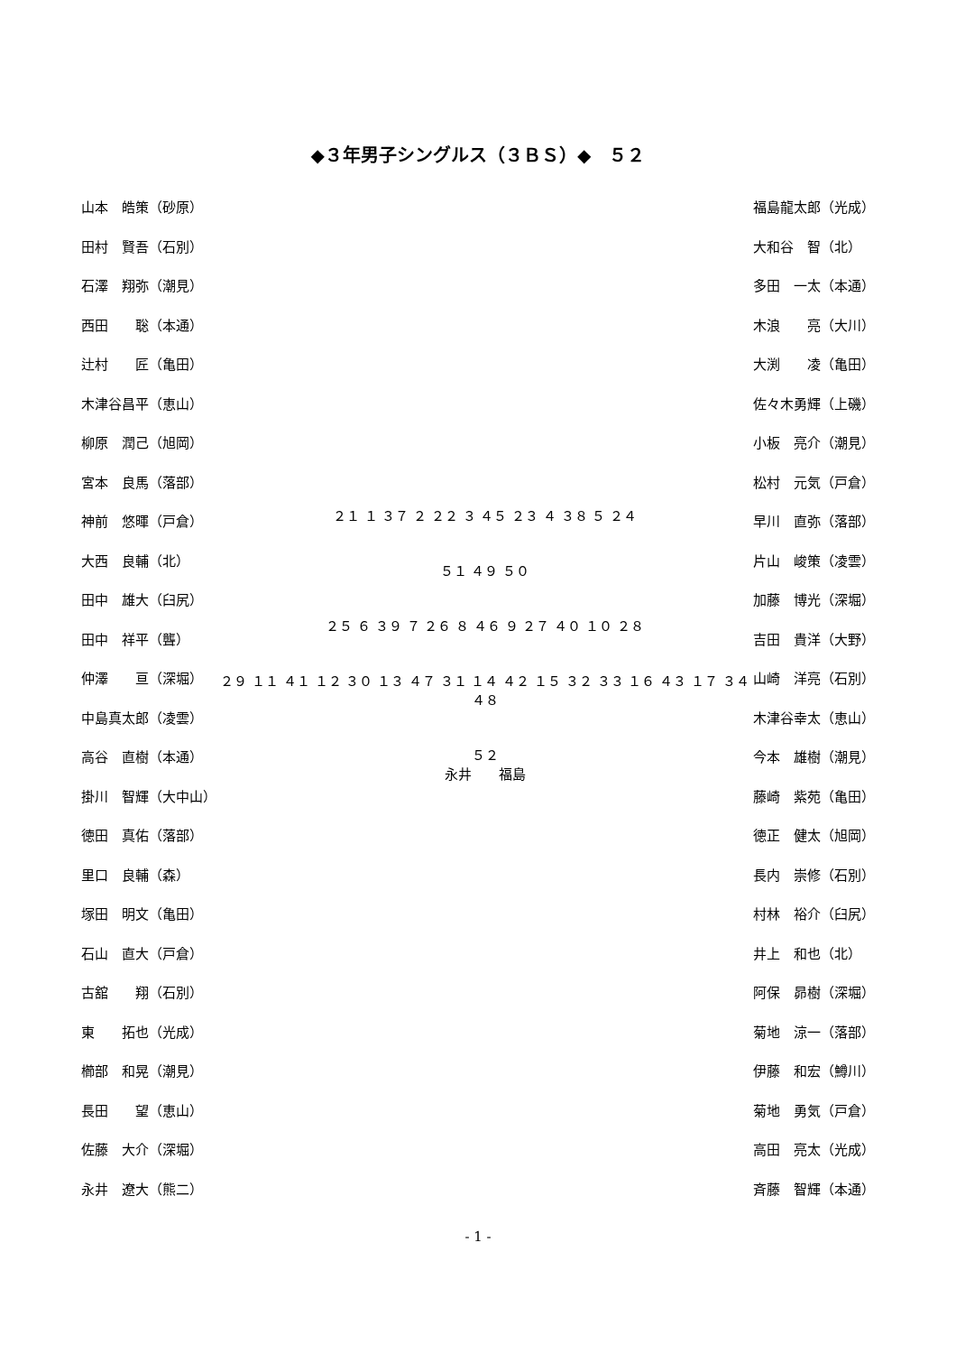◆３年男子シングルス（３ＢＳ）◆　５２
山本　皓策（砂原）
田村　賢吾（石別）
石澤　翔弥（潮見）
西田　　聡（本通）
辻村　　匠（亀田）
木津谷昌平（恵山）
柳原　潤己（旭岡）
宮本　良馬（落部）
神前　悠暉（戸倉）
大西　良輔（北）
田中　雄大（臼尻）
田中　祥平（聾）
仲澤　　亘（深堀）
中島真太郎（凌雲）
高谷　直樹（本通）
掛川　智輝（大中山）
徳田　真佑（落部）
里口　良輔（森）
塚田　明文（亀田）
石山　直大（戸倉）
古舘　　翔（石別）
東　　拓也（光成）
櫛部　和晃（潮見）
長田　　望（恵山）
佐藤　大介（深堀）
永井　遼大（熊二）
２１ １ ３７ ２ ２２ ３ ４５ ２３ ４ ３８ ５ ２４
５１ ４９ ５０
２５ ６ ３９ ７ ２６ ８ ４６ ９ ２７ ４０ １０ ２８
２９ １１ ４１ １２ ３０ １３ ４７ ３１ １４ ４２ １５ ３２ ３３ １６ ４３ １７ ３４ ４８
５２
永井　　福島
福島龍太郎（光成）
大和谷　智（北）
多田　一太（本通）
木浪　　亮（大川）
大渕　　凌（亀田）
佐々木勇輝（上磯）
小板　亮介（潮見）
松村　元気（戸倉）
早川　直弥（落部）
片山　峻策（凌雲）
加藤　博光（深堀）
吉田　貴洋（大野）
山崎　洋亮（石別）
木津谷幸太（恵山）
今本　雄樹（潮見）
藤崎　紫苑（亀田）
徳正　健太（旭岡）
長内　崇修（石別）
村林　裕介（臼尻）
井上　和也（北）
阿保　昴樹（深堀）
菊地　涼一（落部）
伊藤　和宏（鱒川）
菊地　勇気（戸倉）
高田　亮太（光成）
斉藤　智輝（本通）
- 1 -